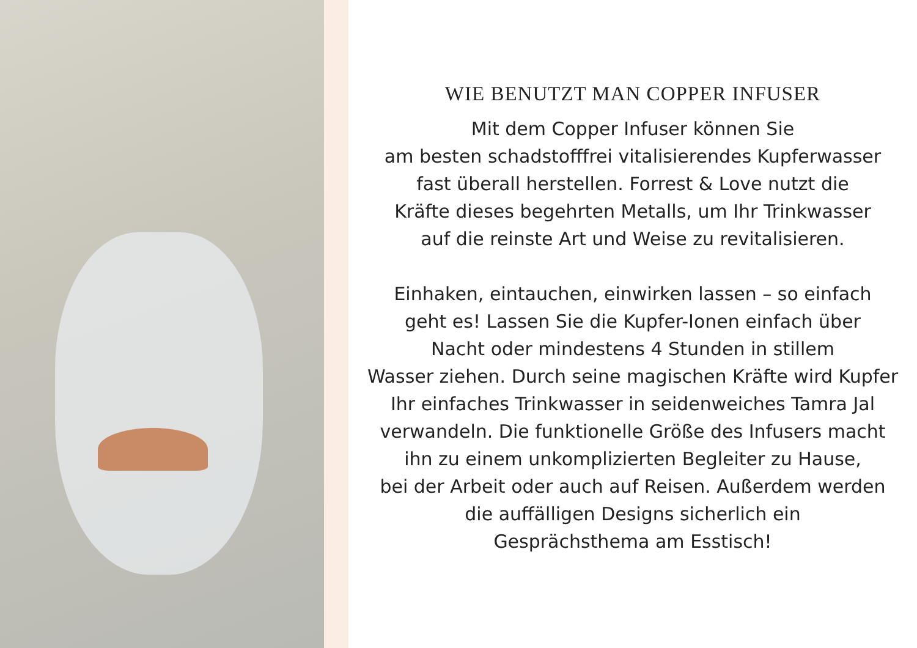WIE BENUTZT MAN COPPER INFUSER
Mit dem Copper Infuser können Sie
am besten schadstofffrei vitalisierendes Kupferwasser
fast überall herstellen. Forrest & Love nutzt die
Kräfte dieses begehrten Metalls, um Ihr Trinkwasser
auf die reinste Art und Weise zu revitalisieren.
Einhaken, eintauchen, einwirken lassen – so einfach
geht es! Lassen Sie die Kupfer-Ionen einfach über
Nacht oder mindestens 4 Stunden in stillem
Wasser ziehen. Durch seine magischen Kräfte wird Kupfer
Ihr einfaches Trinkwasser in seidenweiches Tamra Jal
verwandeln. Die funktionelle Größe des Infusers macht
ihn zu einem unkomplizierten Begleiter zu Hause,
bei der Arbeit oder auch auf Reisen. Außerdem werden
die auffälligen Designs sicherlich ein
Gesprächsthema am Esstisch!